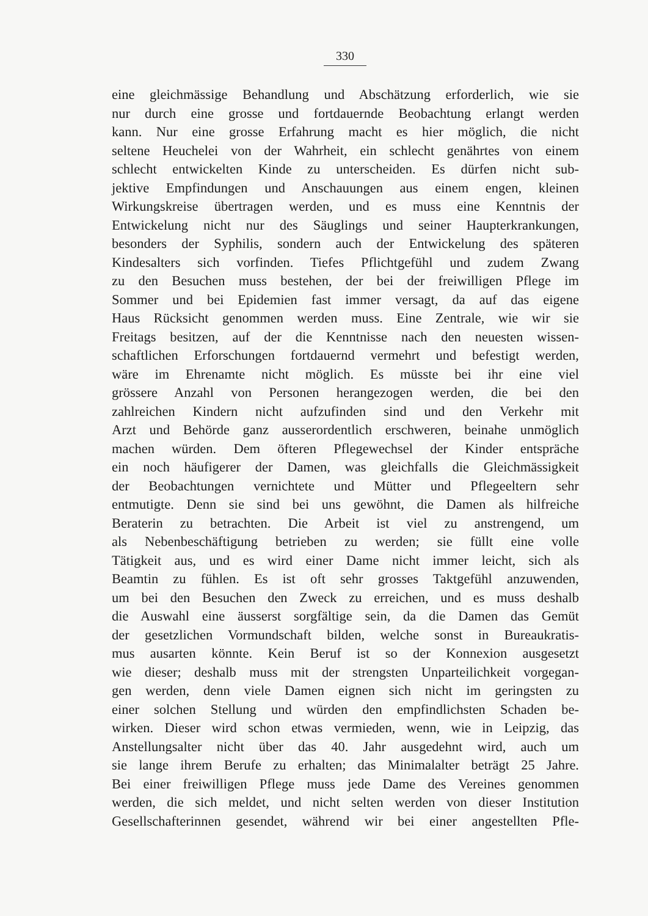330
eine gleichmässige Behandlung und Abschätzung erforderlich, wie sie
nur durch eine grosse und fortdauernde Beobachtung erlangt werden
kann. Nur eine grosse Erfahrung macht es hier möglich, die nicht
seltene Heuchelei von der Wahrheit, ein schlecht genährtes von einem
schlecht entwickelten Kinde zu unterscheiden. Es dürfen nicht sub-
jektive Empfindungen und Anschauungen aus einem engen, kleinen
Wirkungskreise übertragen werden, und es muss eine Kenntnis der
Entwickelung nicht nur des Säuglings und seiner Haupterkrankungen,
besonders der Syphilis, sondern auch der Entwickelung des späteren
Kindesalters sich vorfinden. Tiefes Pflichtgefühl und zudem Zwang
zu den Besuchen muss bestehen, der bei der freiwilligen Pflege im
Sommer und bei Epidemien fast immer versagt, da auf das eigene
Haus Rücksicht genommen werden muss. Eine Zentrale, wie wir sie
Freitags besitzen, auf der die Kenntnisse nach den neuesten wissen-
schaftlichen Erforschungen fortdauernd vermehrt und befestigt werden,
wäre im Ehrenamte nicht möglich. Es müsste bei ihr eine viel
grössere Anzahl von Personen herangezogen werden, die bei den
zahlreichen Kindern nicht aufzufinden sind und den Verkehr mit
Arzt und Behörde ganz ausserordentlich erschweren, beinahe unmöglich
machen würden. Dem öfteren Pflegewechsel der Kinder entspräche
ein noch häufigerer der Damen, was gleichfalls die Gleichmässigkeit
der Beobachtungen vernichtete und Mütter und Pflegeeltern sehr
entmutigte. Denn sie sind bei uns gewöhnt, die Damen als hilfreiche
Beraterin zu betrachten. Die Arbeit ist viel zu anstrengend, um
als Nebenbeschäftigung betrieben zu werden; sie füllt eine volle
Tätigkeit aus, und es wird einer Dame nicht immer leicht, sich als
Beamtin zu fühlen. Es ist oft sehr grosses Taktgefühl anzuwenden,
um bei den Besuchen den Zweck zu erreichen, und es muss deshalb
die Auswahl eine äusserst sorgfältige sein, da die Damen das Gemüt
der gesetzlichen Vormundschaft bilden, welche sonst in Bureaukratis-
mus ausarten könnte. Kein Beruf ist so der Konnexion ausgesetzt
wie dieser; deshalb muss mit der strengsten Unparteilichkeit vorgegan-
gen werden, denn viele Damen eignen sich nicht im geringsten zu
einer solchen Stellung und würden den empfindlichsten Schaden be-
wirken. Dieser wird schon etwas vermieden, wenn, wie in Leipzig, das
Anstellungsalter nicht über das 40. Jahr ausgedehnt wird, auch um
sie lange ihrem Berufe zu erhalten; das Minimalalter beträgt 25 Jahre.
Bei einer freiwilligen Pflege muss jede Dame des Vereines genommen
werden, die sich meldet, und nicht selten werden von dieser Institution
Gesellschafterinnen gesendet, während wir bei einer angestellten Pfle-